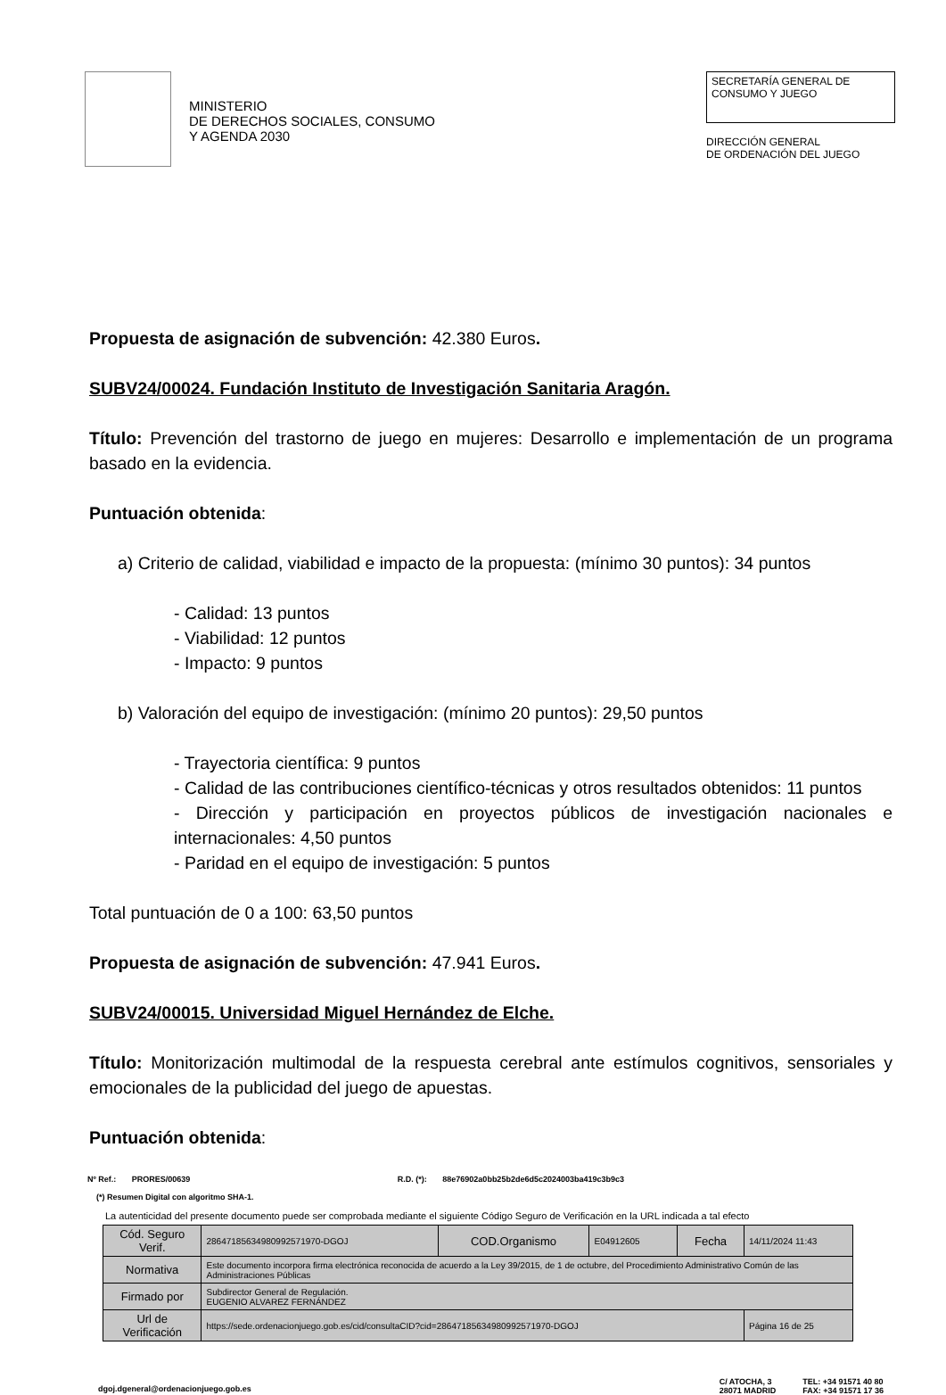MINISTERIO
DE DERECHOS SOCIALES, CONSUMO
Y AGENDA 2030
SECRETARÍA GENERAL DE
CONSUMO Y JUEGO
DIRECCIÓN GENERAL
DE ORDENACIÓN DEL JUEGO
Propuesta de asignación de subvención: 42.380 Euros.
SUBV24/00024. Fundación Instituto de Investigación Sanitaria Aragón.
Título: Prevención del trastorno de juego en mujeres: Desarrollo e implementación de un programa basado en la evidencia.
Puntuación obtenida:
a) Criterio de calidad, viabilidad e impacto de la propuesta: (mínimo 30 puntos): 34 puntos
- Calidad: 13 puntos
- Viabilidad: 12 puntos
- Impacto: 9 puntos
b) Valoración del equipo de investigación: (mínimo 20 puntos): 29,50 puntos
- Trayectoria científica: 9 puntos
- Calidad de las contribuciones científico-técnicas y otros resultados obtenidos: 11 puntos
- Dirección y participación en proyectos públicos de investigación nacionales e internacionales: 4,50 puntos
- Paridad en el equipo de investigación: 5 puntos
Total puntuación de 0 a 100: 63,50 puntos
Propuesta de asignación de subvención: 47.941 Euros.
SUBV24/00015. Universidad Miguel Hernández de Elche.
Título: Monitorización multimodal de la respuesta cerebral ante estímulos cognitivos, sensoriales y emocionales de la publicidad del juego de apuestas.
Puntuación obtenida:
Nº Ref.: PRORES/00639 R.D. (*): 88e76902a0bb25b2de6d5c2024003ba419c3b9c3
(*) Resumen Digital con algoritmo SHA-1.
La autenticidad del presente documento puede ser comprobada mediante el siguiente Código Seguro de Verificación en la URL indicada a tal efecto
| Cód. Seguro Verif. | 28647185634980992571970-DGOJ | COD.Organismo | E04912605 | Fecha | 14/11/2024 11:43 |
| Normativa | Este documento incorpora firma electrónica reconocida de acuerdo a la Ley 39/2015, de 1 de octubre, del Procedimiento Administrativo Común de las Administraciones Públicas | | | | |
| Firmado por | Subdirector General de Regulación. EUGENIO ALVAREZ FERNÁNDEZ | | | | |
| Url de Verificación | https://sede.ordenacionjuego.gob.es/cid/consultaCID?cid=28647185634980992571970-DGOJ | | | | Página 16 de 25 |
dgoj.dgeneral@ordenacionjuego.gob.es
C/ ATOCHA, 3
28071 MADRID
TEL: +34 91571 40 80
FAX: +34 91571 17 36